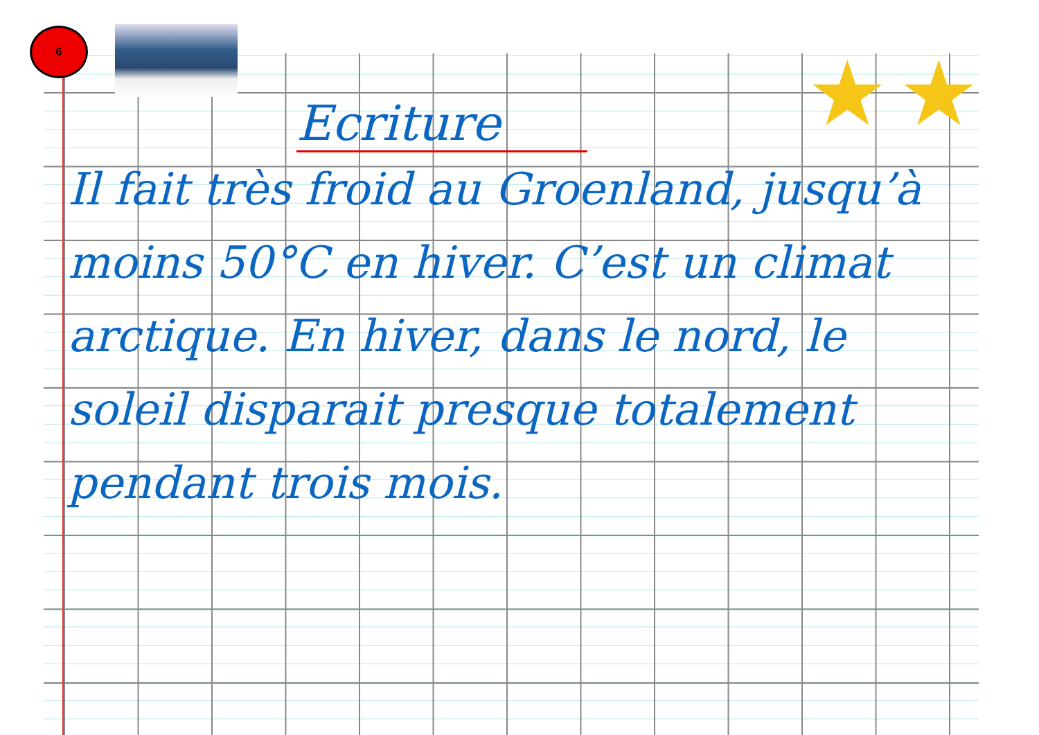6
★ ★
Ecriture
Il fait très froid au Groenland, jusqu’à moins 50°C en hiver. C’est un climat arctique. En hiver, dans le nord, le soleil disparait presque totalement pendant trois mois.